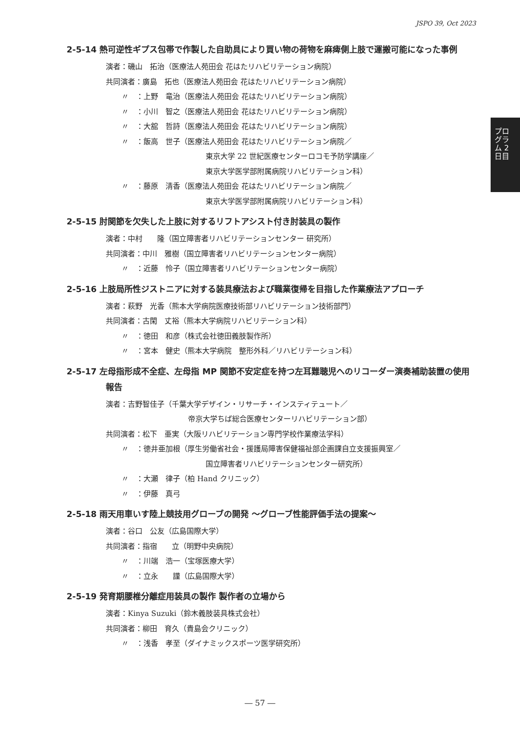JSPO 39, Oct 2023
プログラム 2日目
2-5-14 熱可逆性ギプス包帯で作製した自助具により買い物の荷物を麻痺側上肢で運搬可能になった事例
演者：磯山　拓治（医療法人苑田会 花はたリハビリテーション病院）
共同演者：廣島　拓也（医療法人苑田会 花はたリハビリテーション病院）
〃　：上野　竜治（医療法人苑田会 花はたリハビリテーション病院）
〃　：小川　智之（医療法人苑田会 花はたリハビリテーション病院）
〃　：大舘　哲詩（医療法人苑田会 花はたリハビリテーション病院）
〃　：飯高　世子（医療法人苑田会 花はたリハビリテーション病院／
東京大学 22 世紀医療センターロコモ予防学講座／
東京大学医学部附属病院リハビリテーション科）
〃　：藤原　清香（医療法人苑田会 花はたリハビリテーション病院／
東京大学医学部附属病院リハビリテーション科）
2-5-15 肘関節を欠失した上肢に対するリフトアシスト付き肘装具の製作
演者：中村　　隆（国立障害者リハビリテーションセンター 研究所）
共同演者：中川　雅樹（国立障害者リハビリテーションセンター病院）
〃　：近藤　怜子（国立障害者リハビリテーションセンター病院）
2-5-16 上肢局所性ジストニアに対する装具療法および職業復帰を目指した作業療法アプローチ
演者：萩野　光香（熊本大学病院医療技術部リハビリテーション技術部門）
共同演者：古閑　丈裕（熊本大学病院リハビリテーション科）
〃　：徳田　和彦（株式会社徳田義肢製作所）
〃　：宮本　健史（熊本大学病院　整形外科／リハビリテーション科）
2-5-17 左母指形成不全症、左母指 MP 関節不安定症を持つ左耳難聴児へのリコーダー演奏補助装置の使用報告
演者：吉野智佳子（千葉大学デザイン・リサーチ・インスティテュート／
帝京大学ちば総合医療センターリハビリテーション部）
共同演者：松下　亜実（大阪リハビリテーション専門学校作業療法学科）
〃　：徳井亜加根（厚生労働省社会・援護局障害保健福祉部企画課自立支援振興室／
国立障害者リハビリテーションセンター研究所）
〃　：大瀬　律子（柏 Hand クリニック）
〃　：伊藤　真弓
2-5-18 雨天用車いす陸上競技用グローブの開発 ～グローブ性能評価手法の提案～
演者：谷口　公友（広島国際大学）
共同演者：指宿　　立（明野中央病院）
〃　：川端　浩一（宝塚医療大学）
〃　：立永　　謹（広島国際大学）
2-5-19 発育期腰椎分離症用装具の製作 製作者の立場から
演者：Kinya Suzuki（鈴木義肢装具株式会社）
共同演者：柳田　育久（貴島会クリニック）
〃　：浅香　孝至（ダイナミックスポーツ医学研究所）
― 57 ―